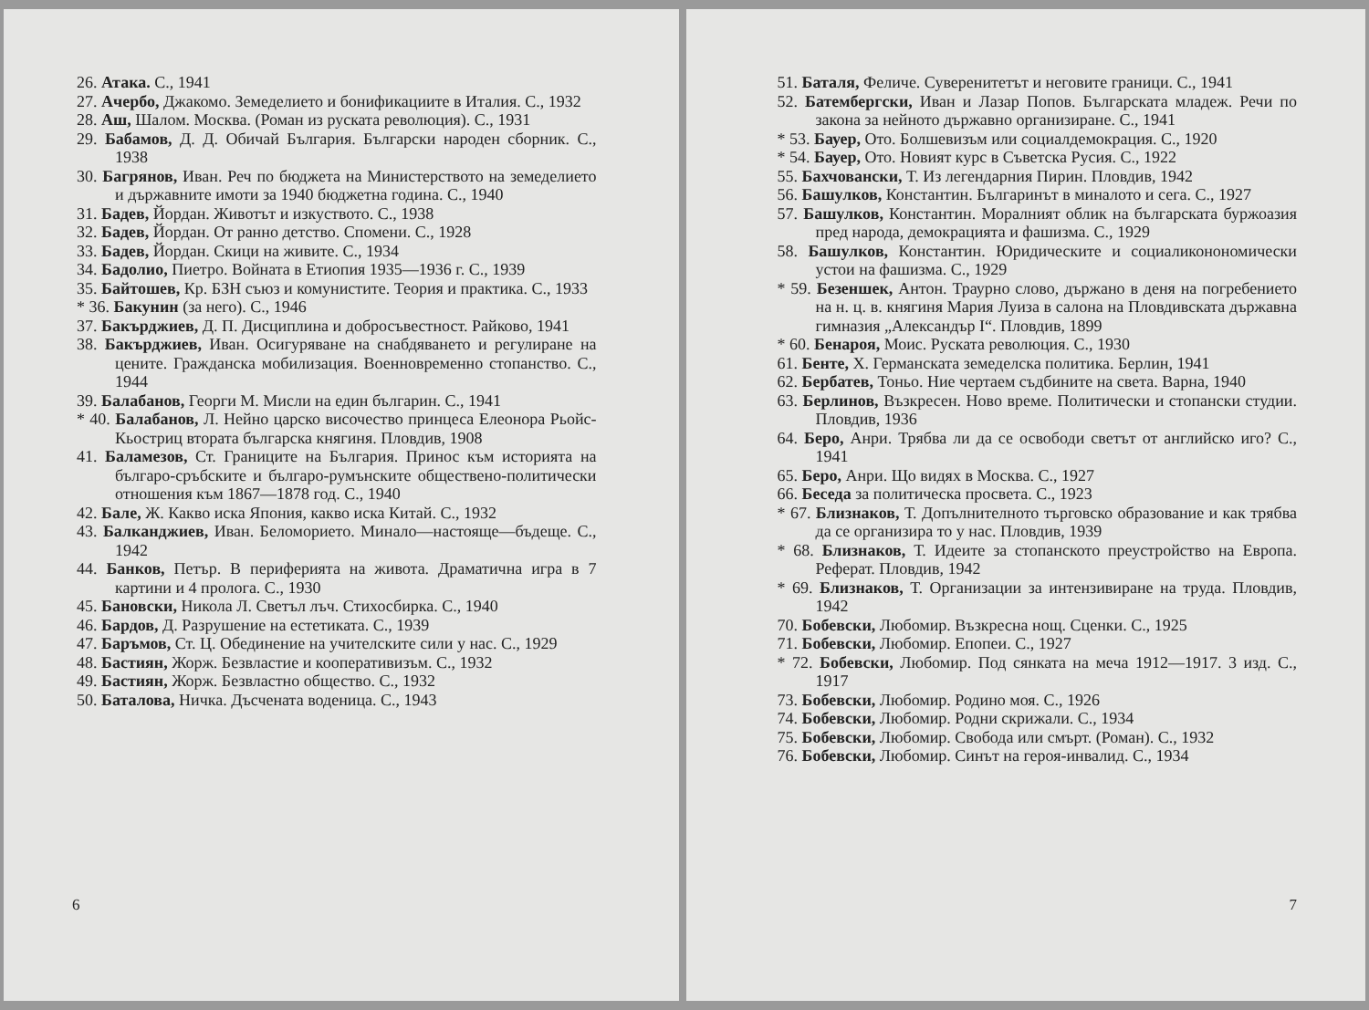26. Атака. С., 1941
27. Ачербо, Джакомо. Земеделието и бонификациите в Италия. С., 1932
28. Аш, Шалом. Москва. (Роман из руската революция). С., 1931
29. Бабамов, Д. Д. Обичай България. Български народен сборник. С., 1938
30. Багрянов, Иван. Реч по бюджета на Министерството на земеделието и държавните имоти за 1940 бюджетна година. С., 1940
31. Бадев, Йордан. Животът и изкуството. С., 1938
32. Бадев, Йордан. От ранно детство. Спомени. С., 1928
33. Бадев, Йордан. Скици на живите. С., 1934
34. Бадолио, Пиетро. Войната в Етиопия 1935—1936 г. С., 1939
35. Байтошев, Кр. БЗН съюз и комунистите. Теория и практика. С., 1933
* 36. Бакунин (за него). С., 1946
37. Бакърджиев, Д. П. Дисциплина и добросъвестност. Райково, 1941
38. Бакърджиев, Иван. Осигуряване на снабдяването и регулиране на цените. Гражданска мобилизация. Военновременно стопанство. С., 1944
39. Балабанов, Георги М. Мисли на един българин. С., 1941
* 40. Балабанов, Л. Нейно царско височество принцеса Елеонора Рьойс-Кьостриц втората българска княгиня. Пловдив, 1908
41. Баламезов, Ст. Границите на България. Принос към историята на българо-сръбските и българо-румънските обществено-политически отношения към 1867—1878 год. С., 1940
42. Бале, Ж. Какво иска Япония, какво иска Китай. С., 1932
43. Балканджиев, Иван. Беломорието. Минало—настояще—бъдеще. С., 1942
44. Банков, Петър. В периферията на живота. Драматична игра в 7 картини и 4 пролога. С., 1930
45. Бановски, Никола Л. Светъл лъч. Стихосбирка. С., 1940
46. Бардов, Д. Разрушение на естетиката. С., 1939
47. Баръмов, Ст. Ц. Обединение на учителските сили у нас. С., 1929
48. Бастиян, Жорж. Безвластие и кооперативизъм. С., 1932
49. Бастиян, Жорж. Безвластно общество. С., 1932
50. Баталова, Ничка. Дъсчената воденица. С., 1943
6
51. Баталя, Феличе. Суверенитетът и неговите граници. С., 1941
52. Батембергски, Иван и Лазар Попов. Българската младеж. Речи по закона за нейното държавно организиране. С., 1941
* 53. Бауер, Ото. Болшевизъм или социалдемокрация. С., 1920
* 54. Бауер, Ото. Новият курс в Съветска Русия. С., 1922
55. Бахчовански, Т. Из легендарния Пирин. Пловдив, 1942
56. Башулков, Константин. Българинът в миналото и сега. С., 1927
57. Башулков, Константин. Моралният облик на българската буржоазия пред народа, демокрацията и фашизма. С., 1929
58. Башулков, Константин. Юридическите и социаликонономически устои на фашизма. С., 1929
* 59. Безеншек, Антон. Траурно слово, държано в деня на погребението на н. ц. в. княгиня Мария Луиза в салона на Пловдивската държавна гимназия „Александър I“. Пловдив, 1899
* 60. Бенароя, Моис. Руската революция. С., 1930
61. Бенте, Х. Германската земеделска политика. Берлин, 1941
62. Бербатев, Тоньо. Ние чертаем съдбините на света. Варна, 1940
63. Берлинов, Възкресен. Ново време. Политически и стопански студии. Пловдив, 1936
64. Беро, Анри. Трябва ли да се освободи светът от английско иго? С., 1941
65. Беро, Анри. Що видях в Москва. С., 1927
66. Беседа за политическа просвета. С., 1923
* 67. Близнаков, Т. Допълнителното търговско образование и как трябва да се организира то у нас. Пловдив, 1939
* 68. Близнаков, Т. Идеите за стопанското преустройство на Европа. Реферат. Пловдив, 1942
* 69. Близнаков, Т. Организации за интензивиране на труда. Пловдив, 1942
70. Бобевски, Любомир. Възкресна нощ. Сценки. С., 1925
71. Бобевски, Любомир. Епопеи. С., 1927
* 72. Бобевски, Любомир. Под сянката на меча 1912—1917. 3 изд. С., 1917
73. Бобевски, Любомир. Родино моя. С., 1926
74. Бобевски, Любомир. Родни скрижали. С., 1934
75. Бобевски, Любомир. Свобода или смърт. (Роман). С., 1932
76. Бобевски, Любомир. Синът на героя-инвалид. С., 1934
7